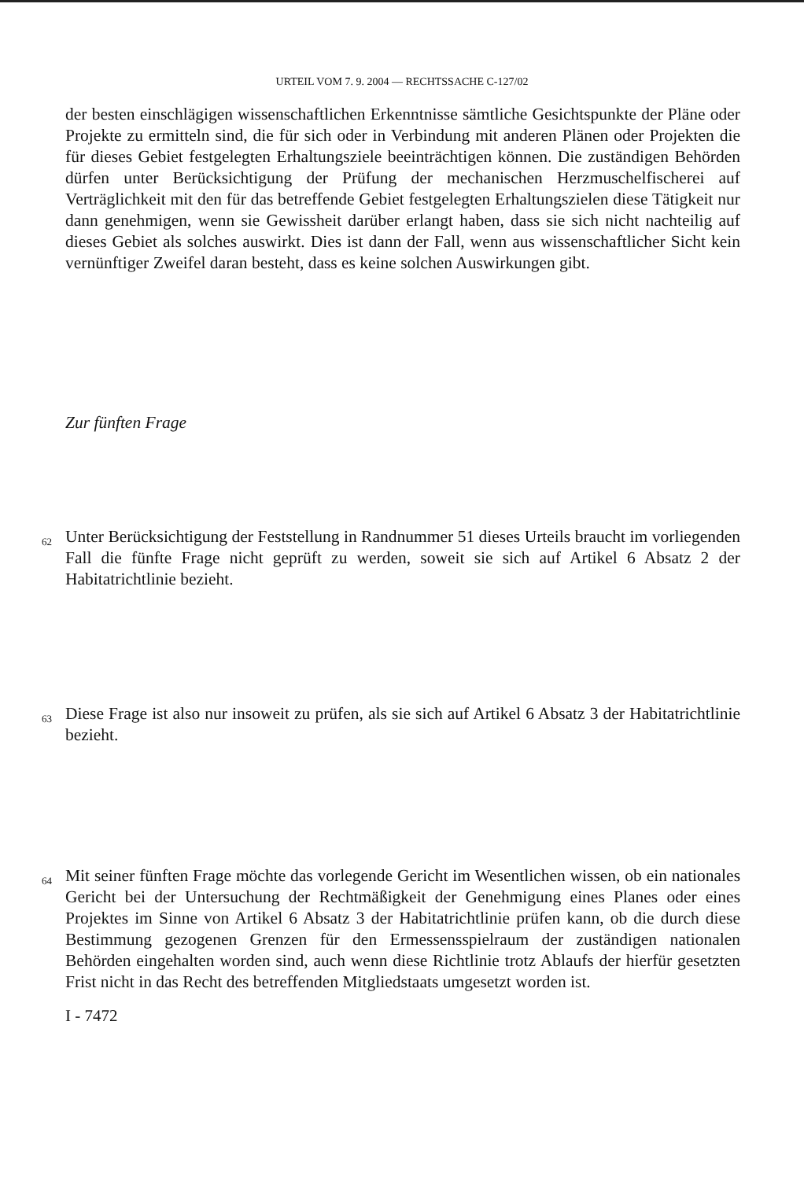URTEIL VOM 7. 9. 2004 — RECHTSSACHE C-127/02
der besten einschlägigen wissenschaftlichen Erkenntnisse sämtliche Gesichtspunkte der Pläne oder Projekte zu ermitteln sind, die für sich oder in Verbindung mit anderen Plänen oder Projekten die für dieses Gebiet festgelegten Erhaltungsziele beeinträchtigen können. Die zuständigen Behörden dürfen unter Berücksichtigung der Prüfung der mechanischen Herzmuschelfischerei auf Verträglichkeit mit den für das betreffende Gebiet festgelegten Erhaltungszielen diese Tätigkeit nur dann genehmigen, wenn sie Gewissheit darüber erlangt haben, dass sie sich nicht nachteilig auf dieses Gebiet als solches auswirkt. Dies ist dann der Fall, wenn aus wissenschaftlicher Sicht kein vernünftiger Zweifel daran besteht, dass es keine solchen Auswirkungen gibt.
Zur fünften Frage
62
Unter Berücksichtigung der Feststellung in Randnummer 51 dieses Urteils braucht im vorliegenden Fall die fünfte Frage nicht geprüft zu werden, soweit sie sich auf Artikel 6 Absatz 2 der Habitatrichtlinie bezieht.
63
Diese Frage ist also nur insoweit zu prüfen, als sie sich auf Artikel 6 Absatz 3 der Habitatrichtlinie bezieht.
64
Mit seiner fünften Frage möchte das vorlegende Gericht im Wesentlichen wissen, ob ein nationales Gericht bei der Untersuchung der Rechtmäßigkeit der Genehmigung eines Planes oder eines Projektes im Sinne von Artikel 6 Absatz 3 der Habitatrichtlinie prüfen kann, ob die durch diese Bestimmung gezogenen Grenzen für den Ermessensspielraum der zuständigen nationalen Behörden eingehalten worden sind, auch wenn diese Richtlinie trotz Ablaufs der hierfür gesetzten Frist nicht in das Recht des betreffenden Mitgliedstaats umgesetzt worden ist.
I - 7472